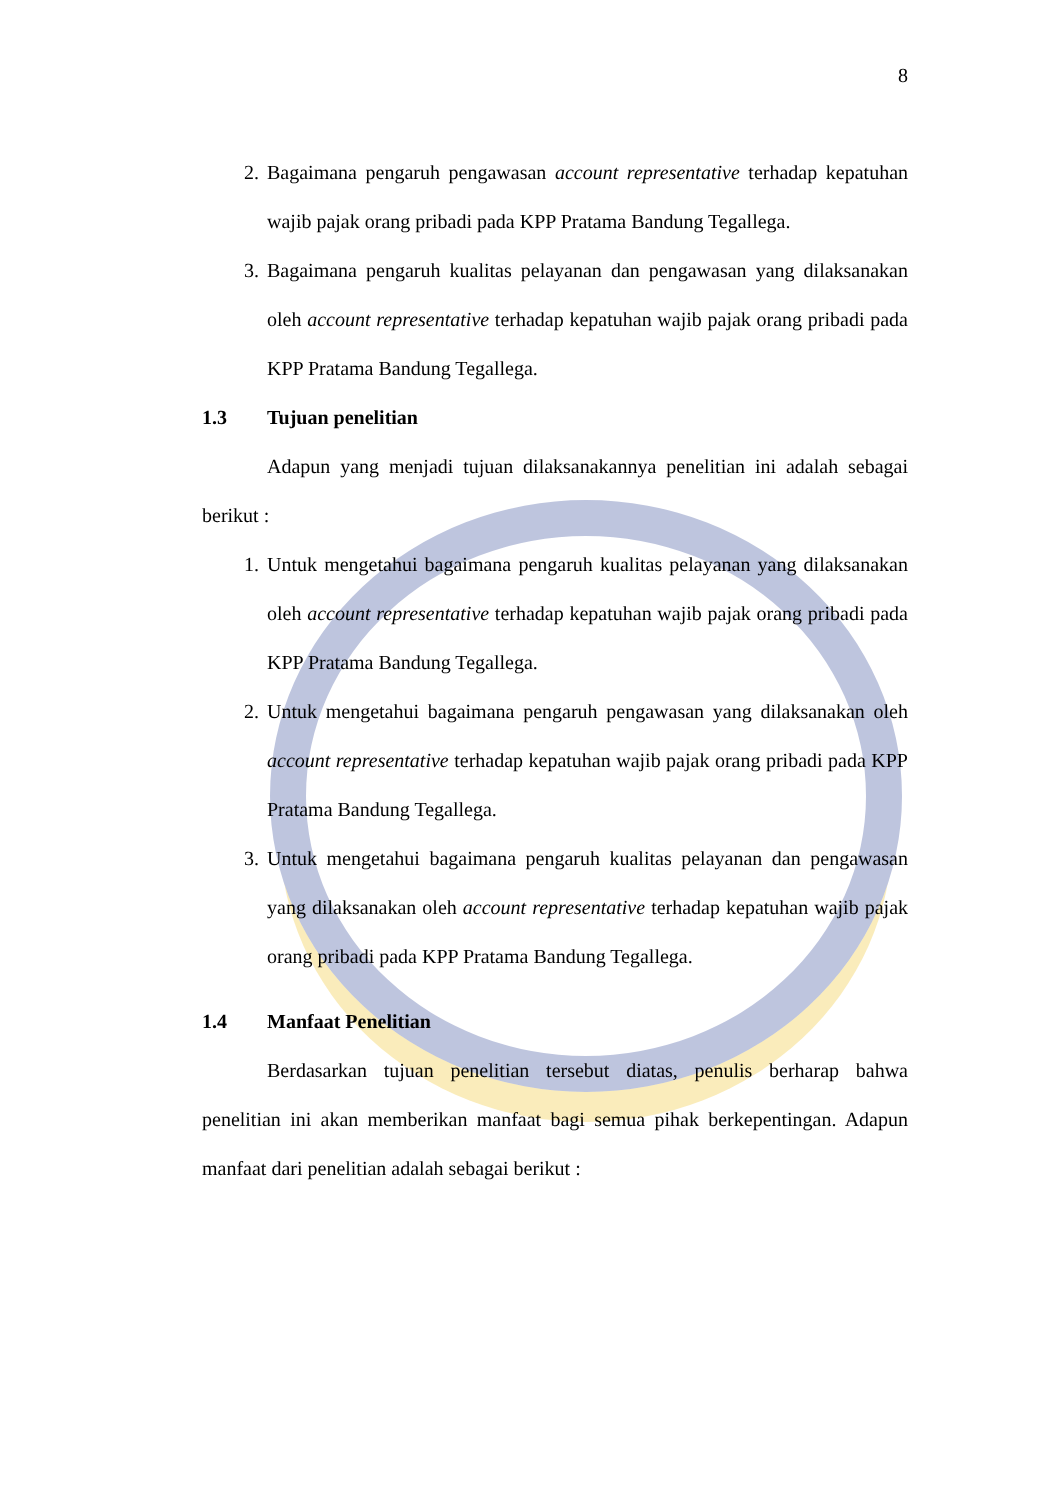8
2. Bagaimana pengaruh pengawasan account representative terhadap kepatuhan wajib pajak orang pribadi pada KPP Pratama Bandung Tegallega.
3. Bagaimana pengaruh kualitas pelayanan dan pengawasan yang dilaksanakan oleh account representative terhadap kepatuhan wajib pajak orang pribadi pada KPP Pratama Bandung Tegallega.
1.3 Tujuan penelitian
Adapun yang menjadi tujuan dilaksanakannya penelitian ini adalah sebagai berikut :
1. Untuk mengetahui bagaimana pengaruh kualitas pelayanan yang dilaksanakan oleh account representative terhadap kepatuhan wajib pajak orang pribadi pada KPP Pratama Bandung Tegallega.
2. Untuk mengetahui bagaimana pengaruh pengawasan yang dilaksanakan oleh account representative terhadap kepatuhan wajib pajak orang pribadi pada KPP Pratama Bandung Tegallega.
3. Untuk mengetahui bagaimana pengaruh kualitas pelayanan dan pengawasan yang dilaksanakan oleh account representative terhadap kepatuhan wajib pajak orang pribadi pada KPP Pratama Bandung Tegallega.
1.4 Manfaat Penelitian
Berdasarkan tujuan penelitian tersebut diatas, penulis berharap bahwa penelitian ini akan memberikan manfaat bagi semua pihak berkepentingan. Adapun manfaat dari penelitian adalah sebagai berikut :